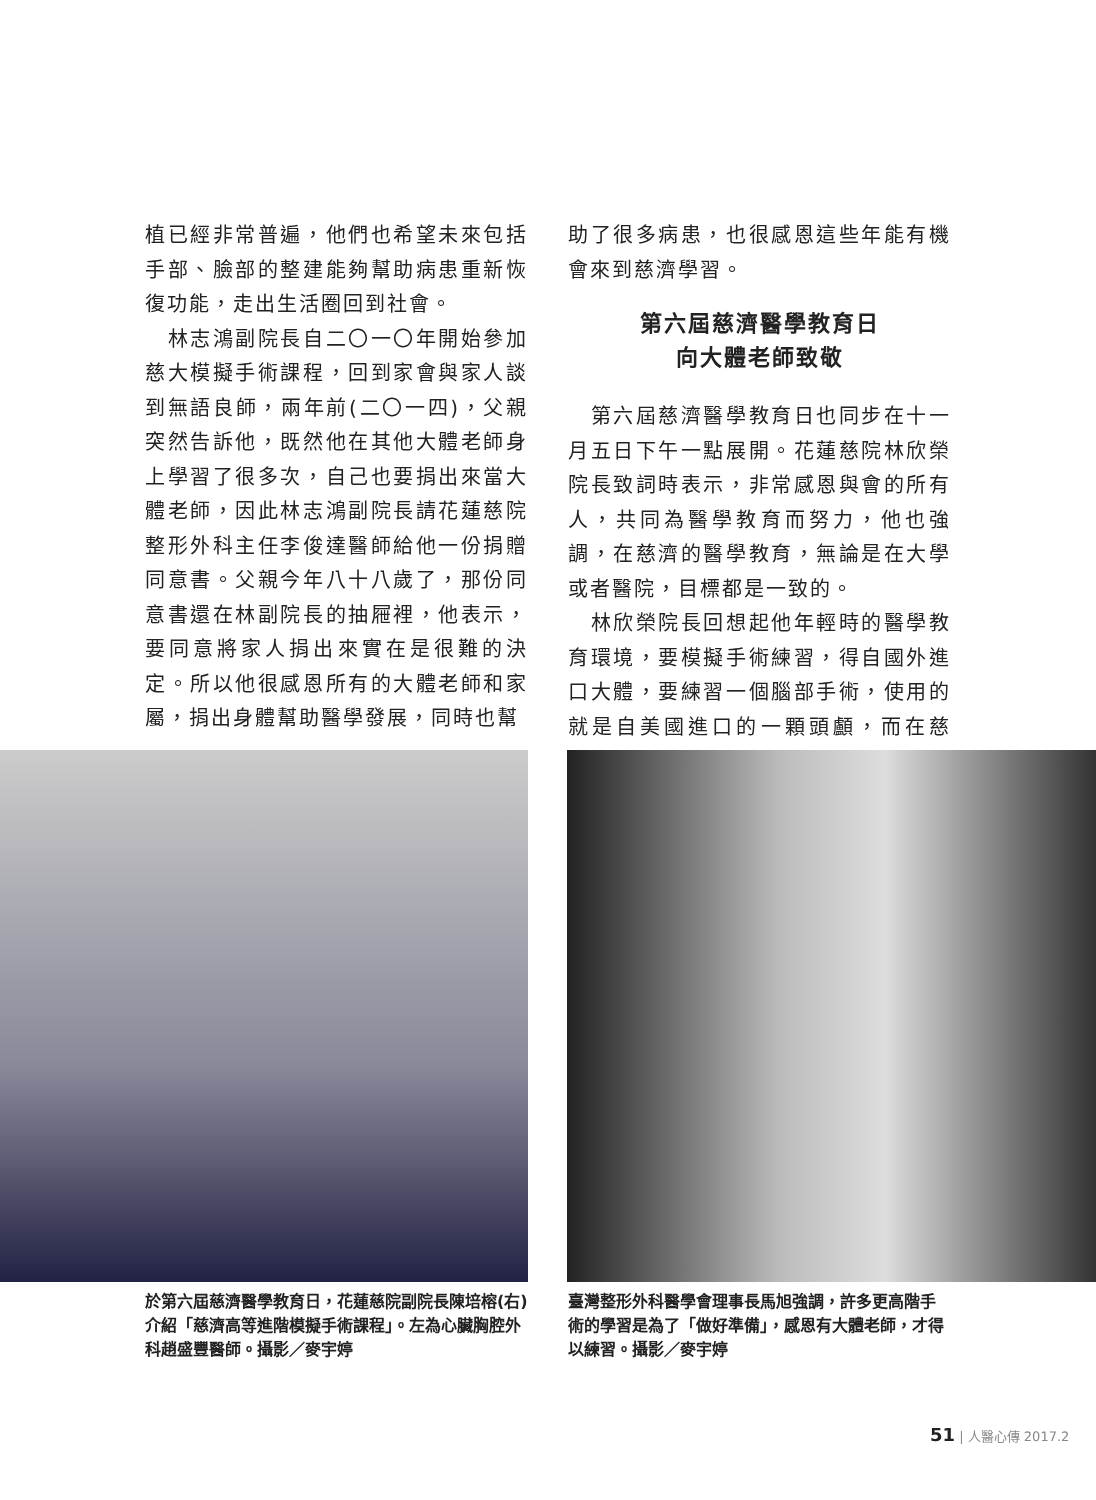植已經非常普遍，他們也希望未來包括手部、臉部的整建能夠幫助病患重新恢復功能，走出生活圈回到社會。
　林志鴻副院長自二〇一〇年開始參加慈大模擬手術課程，回到家會與家人談到無語良師，兩年前(二〇一四)，父親突然告訴他，既然他在其他大體老師身上學習了很多次，自己也要捐出來當大體老師，因此林志鴻副院長請花蓮慈院整形外科主任李俊達醫師給他一份捐贈同意書。父親今年八十八歲了，那份同意書還在林副院長的抽屜裡，他表示，要同意將家人捐出來實在是很難的決定。所以他很感恩所有的大體老師和家屬，捐出身體幫助醫學發展，同時也幫
助了很多病患，也很感恩這些年能有機會來到慈濟學習。
第六屆慈濟醫學教育日
向大體老師致敬
　第六屆慈濟醫學教育日也同步在十一月五日下午一點展開。花蓮慈院林欣榮院長致詞時表示，非常感恩與會的所有人，共同為醫學教育而努力，他也強調，在慈濟的醫學教育，無論是在大學或者醫院，目標都是一致的。
　林欣榮院長回想起他年輕時的醫學教育環境，要模擬手術練習，得自國外進口大體，要練習一個腦部手術，使用的就是自美國進口的一顆頭顱，而在慈濟，
於第六屆慈濟醫學教育日，花蓮慈院副院長陳培榕(右)介紹「慈濟高等進階模擬手術課程」。左為心臟胸腔外科趙盛豐醫師。攝影／麥宇婷
臺灣整形外科醫學會理事長馬旭強調，許多更高階手術的學習是為了「做好準備」，感恩有大體老師，才得以練習。攝影／麥宇婷
51 | 人醫心傳 2017.2